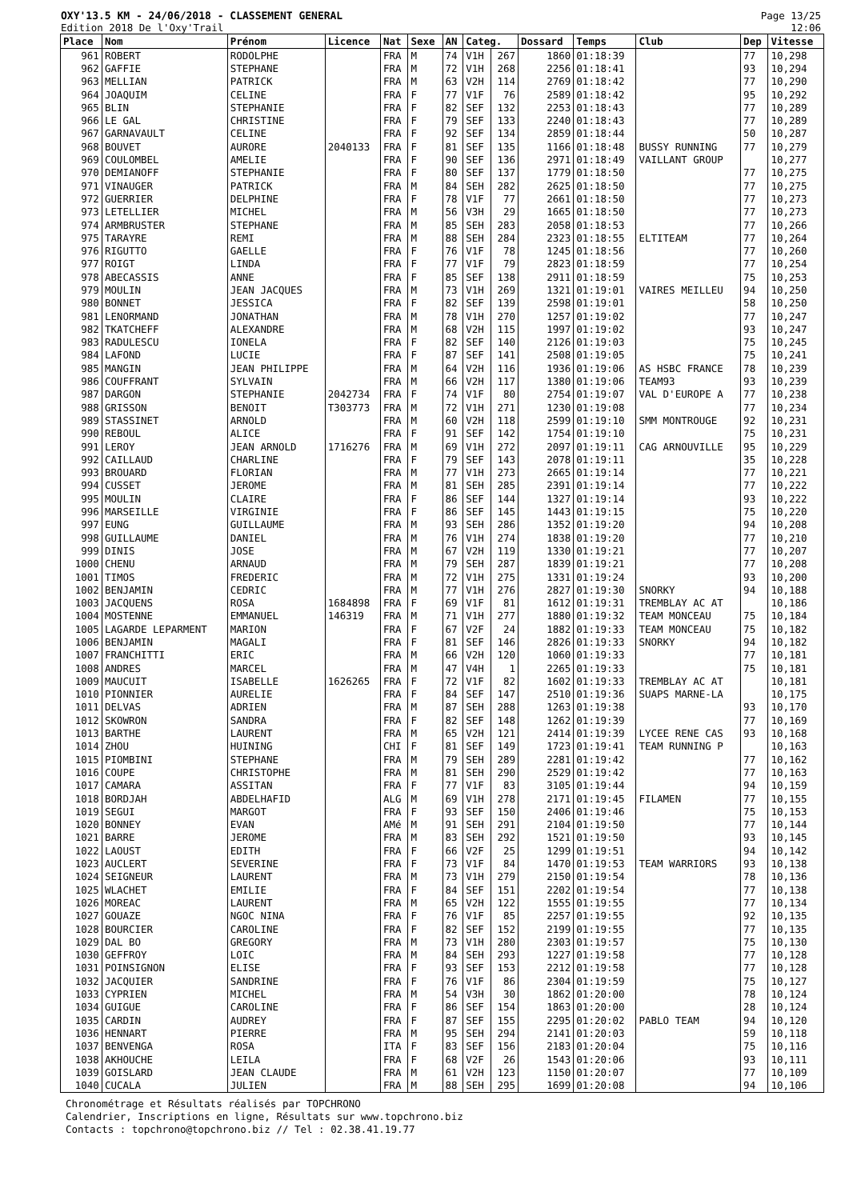OXY'13.5 KM - 24/06/2018 - CLASSEMENT GENERAL
Edition 2018 De l'Oxy'Trail
Page 13/25
12:06
| Place | Nom | Prénom | Licence | Nat | Sexe | AN | Categ. | | Dossard | Temps | Club | Dep | Vitesse |
| --- | --- | --- | --- | --- | --- | --- | --- | --- | --- | --- | --- | --- | --- |
| 961 | ROBERT | RODOLPHE | | FRA | M | 74 | V1H | 267 | 1860 | 01:18:39 | | 77 | 10,298 |
| 962 | GAFFIE | STEPHANE | | FRA | M | 72 | V1H | 268 | 2256 | 01:18:41 | | 93 | 10,294 |
| 963 | MELLIAN | PATRICK | | FRA | M | 63 | V2H | 114 | 2769 | 01:18:42 | | 77 | 10,290 |
| 964 | JOAQUIM | CELINE | | FRA | F | 77 | V1F | 76 | 2589 | 01:18:42 | | 95 | 10,292 |
| 965 | BLIN | STEPHANIE | | FRA | F | 82 | SEF | 132 | 2253 | 01:18:43 | | 77 | 10,289 |
| 966 | LE GAL | CHRISTINE | | FRA | F | 79 | SEF | 133 | 2240 | 01:18:43 | | 77 | 10,289 |
| 967 | GARNAVAULT | CELINE | | FRA | F | 92 | SEF | 134 | 2859 | 01:18:44 | | 50 | 10,287 |
| 968 | BOUVET | AURORE | 2040133 | FRA | F | 81 | SEF | 135 | 1166 | 01:18:48 | BUSSY RUNNING | 77 | 10,279 |
| 969 | COULOMBEL | AMELIE | | FRA | F | 90 | SEF | 136 | 2971 | 01:18:49 | VAILLANT GROUP | | 10,277 |
| 970 | DEMIANOFF | STEPHANIE | | FRA | F | 80 | SEF | 137 | 1779 | 01:18:50 | | 77 | 10,275 |
| 971 | VINAUGER | PATRICK | | FRA | M | 84 | SEH | 282 | 2625 | 01:18:50 | | 77 | 10,275 |
| 972 | GUERRIER | DELPHINE | | FRA | F | 78 | V1F | 77 | 2661 | 01:18:50 | | 77 | 10,273 |
| 973 | LETELLIER | MICHEL | | FRA | M | 56 | V3H | 29 | 1665 | 01:18:50 | | 77 | 10,273 |
| 974 | ARMBRUSTER | STEPHANE | | FRA | M | 85 | SEH | 283 | 2058 | 01:18:53 | | 77 | 10,266 |
| 975 | TARAYRE | REMI | | FRA | M | 88 | SEH | 284 | 2323 | 01:18:55 | ELTITEAM | 77 | 10,264 |
| 976 | RIGUTTO | GAELLE | | FRA | F | 76 | V1F | 78 | 1245 | 01:18:56 | | 77 | 10,260 |
| 977 | ROIGT | LINDA | | FRA | F | 77 | V1F | 79 | 2823 | 01:18:59 | | 77 | 10,254 |
| 978 | ABECASSIS | ANNE | | FRA | F | 85 | SEF | 138 | 2911 | 01:18:59 | | 75 | 10,253 |
| 979 | MOULIN | JEAN JACQUES | | FRA | M | 73 | V1H | 269 | 1321 | 01:19:01 | VAIRES MEILLEU | 94 | 10,250 |
| 980 | BONNET | JESSICA | | FRA | F | 82 | SEF | 139 | 2598 | 01:19:01 | | 58 | 10,250 |
| 981 | LENORMAND | JONATHAN | | FRA | M | 78 | V1H | 270 | 1257 | 01:19:02 | | 77 | 10,247 |
| 982 | TKATCHEFF | ALEXANDRE | | FRA | M | 68 | V2H | 115 | 1997 | 01:19:02 | | 93 | 10,247 |
| 983 | RADULESCU | IONELA | | FRA | F | 82 | SEF | 140 | 2126 | 01:19:03 | | 75 | 10,245 |
| 984 | LAFOND | LUCIE | | FRA | F | 87 | SEF | 141 | 2508 | 01:19:05 | | 75 | 10,241 |
| 985 | MANGIN | JEAN PHILIPPE | | FRA | M | 64 | V2H | 116 | 1936 | 01:19:06 | AS HSBC FRANCE | 78 | 10,239 |
| 986 | COUFFRANT | SYLVAIN | | FRA | M | 66 | V2H | 117 | 1380 | 01:19:06 | TEAM93 | 93 | 10,239 |
| 987 | DARGON | STEPHANIE | 2042734 | FRA | F | 74 | V1F | 80 | 2754 | 01:19:07 | VAL D'EUROPE A | 77 | 10,238 |
| 988 | GRISSON | BENOIT | T303773 | FRA | M | 72 | V1H | 271 | 1230 | 01:19:08 | | 77 | 10,234 |
| 989 | STASSINET | ARNOLD | | FRA | M | 60 | V2H | 118 | 2599 | 01:19:10 | SMM MONTROUGE | 92 | 10,231 |
| 990 | REBOUL | ALICE | | FRA | F | 91 | SEF | 142 | 1754 | 01:19:10 | | 75 | 10,231 |
| 991 | LEROY | JEAN ARNOLD | 1716276 | FRA | M | 69 | V1H | 272 | 2097 | 01:19:11 | CAG ARNOUVILLE | 95 | 10,229 |
| 992 | CAILLAUD | CHARLINE | | FRA | F | 79 | SEF | 143 | 2078 | 01:19:11 | | 35 | 10,228 |
| 993 | BROUARD | FLORIAN | | FRA | M | 77 | V1H | 273 | 2665 | 01:19:14 | | 77 | 10,221 |
| 994 | CUSSET | JEROME | | FRA | M | 81 | SEH | 285 | 2391 | 01:19:14 | | 77 | 10,222 |
| 995 | MOULIN | CLAIRE | | FRA | F | 86 | SEF | 144 | 1327 | 01:19:14 | | 93 | 10,222 |
| 996 | MARSEILLE | VIRGINIE | | FRA | F | 86 | SEF | 145 | 1443 | 01:19:15 | | 75 | 10,220 |
| 997 | EUNG | GUILLAUME | | FRA | M | 93 | SEH | 286 | 1352 | 01:19:20 | | 94 | 10,208 |
| 998 | GUILLAUME | DANIEL | | FRA | M | 76 | V1H | 274 | 1838 | 01:19:20 | | 77 | 10,210 |
| 999 | DINIS | JOSE | | FRA | M | 67 | V2H | 119 | 1330 | 01:19:21 | | 77 | 10,207 |
| 1000 | CHENU | ARNAUD | | FRA | M | 79 | SEH | 287 | 1839 | 01:19:21 | | 77 | 10,208 |
| 1001 | TIMOS | FREDERIC | | FRA | M | 72 | V1H | 275 | 1331 | 01:19:24 | | 93 | 10,200 |
| 1002 | BENJAMIN | CEDRIC | | FRA | M | 77 | V1H | 276 | 2827 | 01:19:30 | SNORKY | 94 | 10,188 |
| 1003 | JACQUENS | ROSA | 1684898 | FRA | F | 69 | V1F | 81 | 1612 | 01:19:31 | TREMBLAY AC AT | | 10,186 |
| 1004 | MOSTENNE | EMMANUEL | 146319 | FRA | M | 71 | V1H | 277 | 1880 | 01:19:32 | TEAM MONCEAU | 75 | 10,184 |
| 1005 | LAGARDE LEPARMENT | MARION | | FRA | F | 67 | V2F | 24 | 1882 | 01:19:33 | TEAM MONCEAU | 75 | 10,182 |
| 1006 | BENJAMIN | MAGALI | | FRA | F | 81 | SEF | 146 | 2826 | 01:19:33 | SNORKY | 94 | 10,182 |
| 1007 | FRANCHITTI | ERIC | | FRA | M | 66 | V2H | 120 | 1060 | 01:19:33 | | 77 | 10,181 |
| 1008 | ANDRES | MARCEL | | FRA | M | 47 | V4H | 1 | 2265 | 01:19:33 | | 75 | 10,181 |
| 1009 | MAUCUIT | ISABELLE | 1626265 | FRA | F | 72 | V1F | 82 | 1602 | 01:19:33 | TREMBLAY AC AT | | 10,181 |
| 1010 | PIONNIER | AURELIE | | FRA | F | 84 | SEF | 147 | 2510 | 01:19:36 | SUAPS MARNE-LA | | 10,175 |
| 1011 | DELVAS | ADRIEN | | FRA | M | 87 | SEH | 288 | 1263 | 01:19:38 | | 93 | 10,170 |
| 1012 | SKOWRON | SANDRA | | FRA | F | 82 | SEF | 148 | 1262 | 01:19:39 | | 77 | 10,169 |
| 1013 | BARTHE | LAURENT | | FRA | M | 65 | V2H | 121 | 2414 | 01:19:39 | LYCEE RENE CAS | 93 | 10,168 |
| 1014 | ZHOU | HUINING | | CHI | F | 81 | SEF | 149 | 1723 | 01:19:41 | TEAM RUNNING P | | 10,163 |
| 1015 | PIOMBINI | STEPHANE | | FRA | M | 79 | SEH | 289 | 2281 | 01:19:42 | | 77 | 10,162 |
| 1016 | COUPE | CHRISTOPHE | | FRA | M | 81 | SEH | 290 | 2529 | 01:19:42 | | 77 | 10,163 |
| 1017 | CAMARA | ASSITAN | | FRA | F | 77 | V1F | 83 | 3105 | 01:19:44 | | 94 | 10,159 |
| 1018 | BORDJAH | ABDELHAFID | | ALG | M | 69 | V1H | 278 | 2171 | 01:19:45 | FILAMEN | 77 | 10,155 |
| 1019 | SEGUI | MARGOT | | FRA | F | 93 | SEF | 150 | 2406 | 01:19:46 | | 75 | 10,153 |
| 1020 | BONNEY | EVAN | | AMé | M | 91 | SEH | 291 | 2104 | 01:19:50 | | 77 | 10,144 |
| 1021 | BARRE | JEROME | | FRA | M | 83 | SEH | 292 | 1521 | 01:19:50 | | 93 | 10,145 |
| 1022 | LAOUST | EDITH | | FRA | F | 66 | V2F | 25 | 1299 | 01:19:51 | | 94 | 10,142 |
| 1023 | AUCLERT | SEVERINE | | FRA | F | 73 | V1F | 84 | 1470 | 01:19:53 | TEAM WARRIORS | 93 | 10,138 |
| 1024 | SEIGNEUR | LAURENT | | FRA | M | 73 | V1H | 279 | 2150 | 01:19:54 | | 78 | 10,136 |
| 1025 | WLACHET | EMILIE | | FRA | F | 84 | SEF | 151 | 2202 | 01:19:54 | | 77 | 10,138 |
| 1026 | MOREAC | LAURENT | | FRA | M | 65 | V2H | 122 | 1555 | 01:19:55 | | 77 | 10,134 |
| 1027 | GOUAZE | NGOC NINA | | FRA | F | 76 | V1F | 85 | 2257 | 01:19:55 | | 92 | 10,135 |
| 1028 | BOURCIER | CAROLINE | | FRA | F | 82 | SEF | 152 | 2199 | 01:19:55 | | 77 | 10,135 |
| 1029 | DAL BO | GREGORY | | FRA | M | 73 | V1H | 280 | 2303 | 01:19:57 | | 75 | 10,130 |
| 1030 | GEFFROY | LOIC | | FRA | M | 84 | SEH | 293 | 1227 | 01:19:58 | | 77 | 10,128 |
| 1031 | POINSIGNON | ELISE | | FRA | F | 93 | SEF | 153 | 2212 | 01:19:58 | | 77 | 10,128 |
| 1032 | JACQUIER | SANDRINE | | FRA | F | 76 | V1F | 86 | 2304 | 01:19:59 | | 75 | 10,127 |
| 1033 | CYPRIEN | MICHEL | | FRA | M | 54 | V3H | 30 | 1862 | 01:20:00 | | 78 | 10,124 |
| 1034 | GUIGUE | CAROLINE | | FRA | F | 86 | SEF | 154 | 1863 | 01:20:00 | | 28 | 10,124 |
| 1035 | CARDIN | AUDREY | | FRA | F | 87 | SEF | 155 | 2295 | 01:20:02 | PABLO TEAM | 94 | 10,120 |
| 1036 | HENNART | PIERRE | | FRA | M | 95 | SEH | 294 | 2141 | 01:20:03 | | 59 | 10,118 |
| 1037 | BENVENGA | ROSA | | ITA | F | 83 | SEF | 156 | 2183 | 01:20:04 | | 75 | 10,116 |
| 1038 | AKHOUCHE | LEILA | | FRA | F | 68 | V2F | 26 | 1543 | 01:20:06 | | 93 | 10,111 |
| 1039 | GOISLARD | JEAN CLAUDE | | FRA | M | 61 | V2H | 123 | 1150 | 01:20:07 | | 77 | 10,109 |
| 1040 | CUCALA | JULIEN | | FRA | M | 88 | SEH | 295 | 1699 | 01:20:08 | | 94 | 10,106 |
Chronométrage et Résultats réalisés par TOPCHRONO
Calendrier, Inscriptions en ligne, Résultats sur www.topchrono.biz
Contacts : topchrono@topchrono.biz // Tel : 02.38.41.19.77